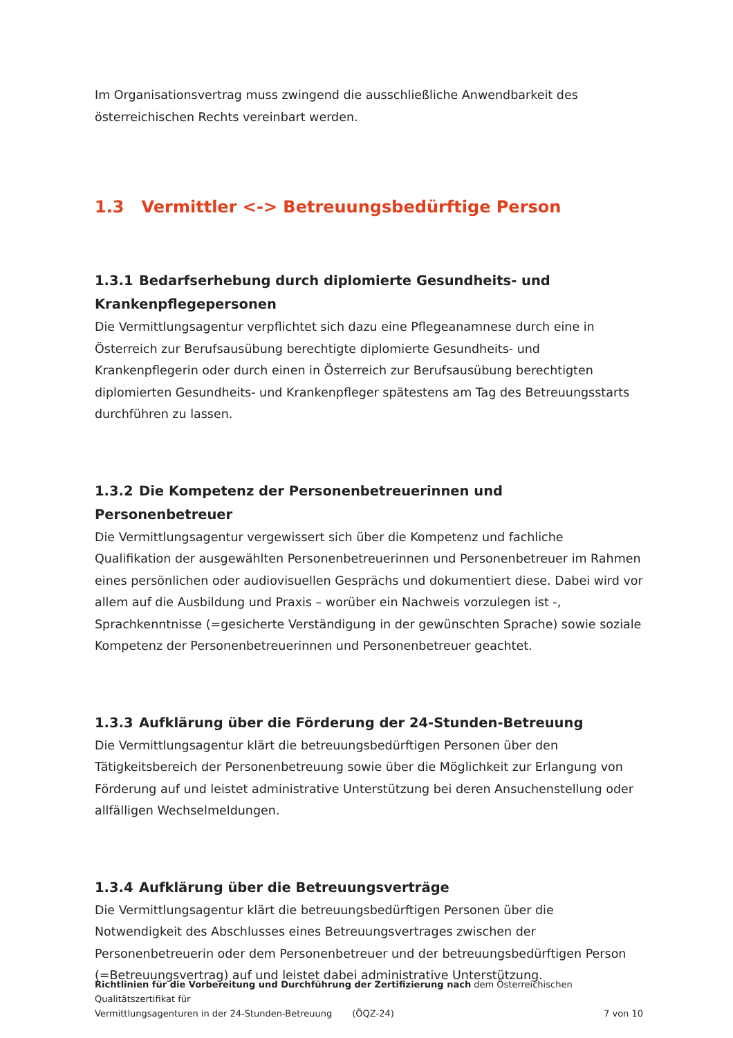Im Organisationsvertrag muss zwingend die ausschließliche Anwendbarkeit des österreichischen Rechts vereinbart werden.
1.3 Vermittler <-> Betreuungsbedürftige Person
1.3.1 Bedarfserhebung durch diplomierte Gesundheits- und Krankenpflegepersonen
Die Vermittlungsagentur verpflichtet sich dazu eine Pflegeanamnese durch eine in Österreich zur Berufsausübung berechtigte diplomierte Gesundheits- und Krankenpflegerin oder durch einen in Österreich zur Berufsausübung berechtigten diplomierten Gesundheits- und Krankenpfleger spätestens am Tag des Betreuungsstarts durchführen zu lassen.
1.3.2 Die Kompetenz der Personenbetreuerinnen und Personenbetreuer
Die Vermittlungsagentur vergewissert sich über die Kompetenz und fachliche Qualifikation der ausgewählten Personenbetreuerinnen und Personenbetreuer im Rahmen eines persönlichen oder audiovisuellen Gesprächs und dokumentiert diese. Dabei wird vor allem auf die Ausbildung und Praxis – worüber ein Nachweis vorzulegen ist -, Sprachkenntnisse (=gesicherte Verständigung in der gewünschten Sprache) sowie soziale Kompetenz der Personenbetreuerinnen und Personenbetreuer geachtet.
1.3.3 Aufklärung über die Förderung der 24-Stunden-Betreuung
Die Vermittlungsagentur klärt die betreuungsbedürftigen Personen über den Tätigkeitsbereich der Personenbetreuung sowie über die Möglichkeit zur Erlangung von Förderung auf und leistet administrative Unterstützung bei deren Ansuchenstellung oder allfälligen Wechselmeldungen.
1.3.4 Aufklärung über die Betreuungsverträge
Die Vermittlungsagentur klärt die betreuungsbedürftigen Personen über die Notwendigkeit des Abschlusses eines Betreuungsvertrages zwischen der Personenbetreuerin oder dem Personenbetreuer und der betreuungsbedürftigen Person (=Betreuungsvertrag) auf und leistet dabei administrative Unterstützung.
Richtlinien für die Vorbereitung und Durchführung der Zertifizierung nach dem Österreichischen Qualitätszertifikat für
Vermittlungsagenturen in der 24-Stunden-Betreuung (ÖQZ-24) 7 von 10